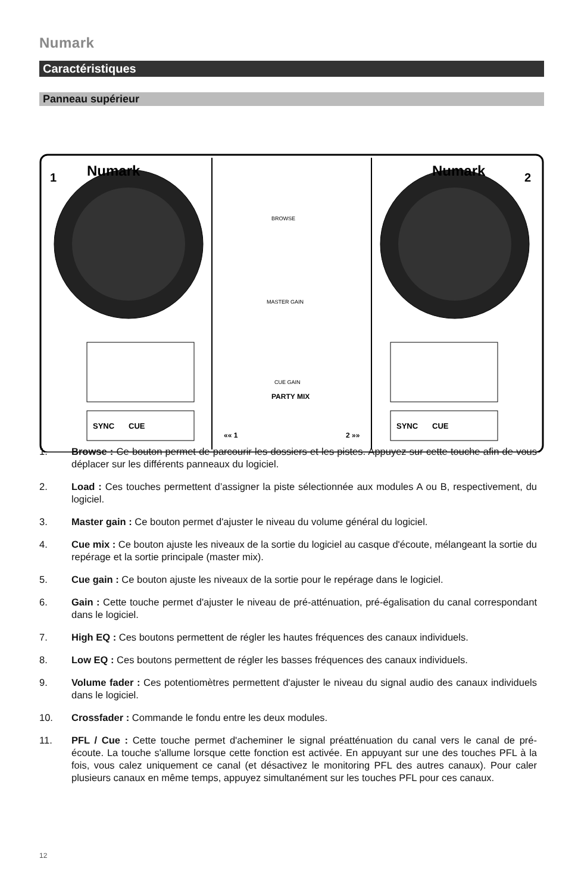Numark
Caractéristiques
Panneau supérieur
Numark
Numark
1
2
SYNC
CUE
SYNC
CUE
BROWSE
MASTER GAIN
CUE GAIN
PARTY MIX
«« 1
2 »»
1. Browse : Ce bouton permet de parcourir les dossiers et les pistes. Appuyez sur cette touche afin de vous déplacer sur les différents panneaux du logiciel.
2. Load : Ces touches permettent d’assigner la piste sélectionnée aux modules A ou B, respectivement, du logiciel.
3. Master gain : Ce bouton permet d'ajuster le niveau du volume général du logiciel.
4. Cue mix : Ce bouton ajuste les niveaux de la sortie du logiciel au casque d'écoute, mélangeant la sortie du repérage et la sortie principale (master mix).
5. Cue gain : Ce bouton ajuste les niveaux de la sortie pour le repérage dans le logiciel.
6. Gain : Cette touche permet d'ajuster le niveau de pré-atténuation, pré-égalisation du canal correspondant dans le logiciel.
7. High EQ : Ces boutons permettent de régler les hautes fréquences des canaux individuels.
8. Low EQ : Ces boutons permettent de régler les basses fréquences des canaux individuels.
9. Volume fader : Ces potentiomètres permettent d'ajuster le niveau du signal audio des canaux individuels dans le logiciel.
10. Crossfader : Commande le fondu entre les deux modules.
11. PFL / Cue : Cette touche permet d'acheminer le signal préatténuation du canal vers le canal de pré-écoute. La touche s'allume lorsque cette fonction est activée. En appuyant sur une des touches PFL à la fois, vous calez uniquement ce canal (et désactivez le monitoring PFL des autres canaux). Pour caler plusieurs canaux en même temps, appuyez simultanément sur les touches PFL pour ces canaux.
12